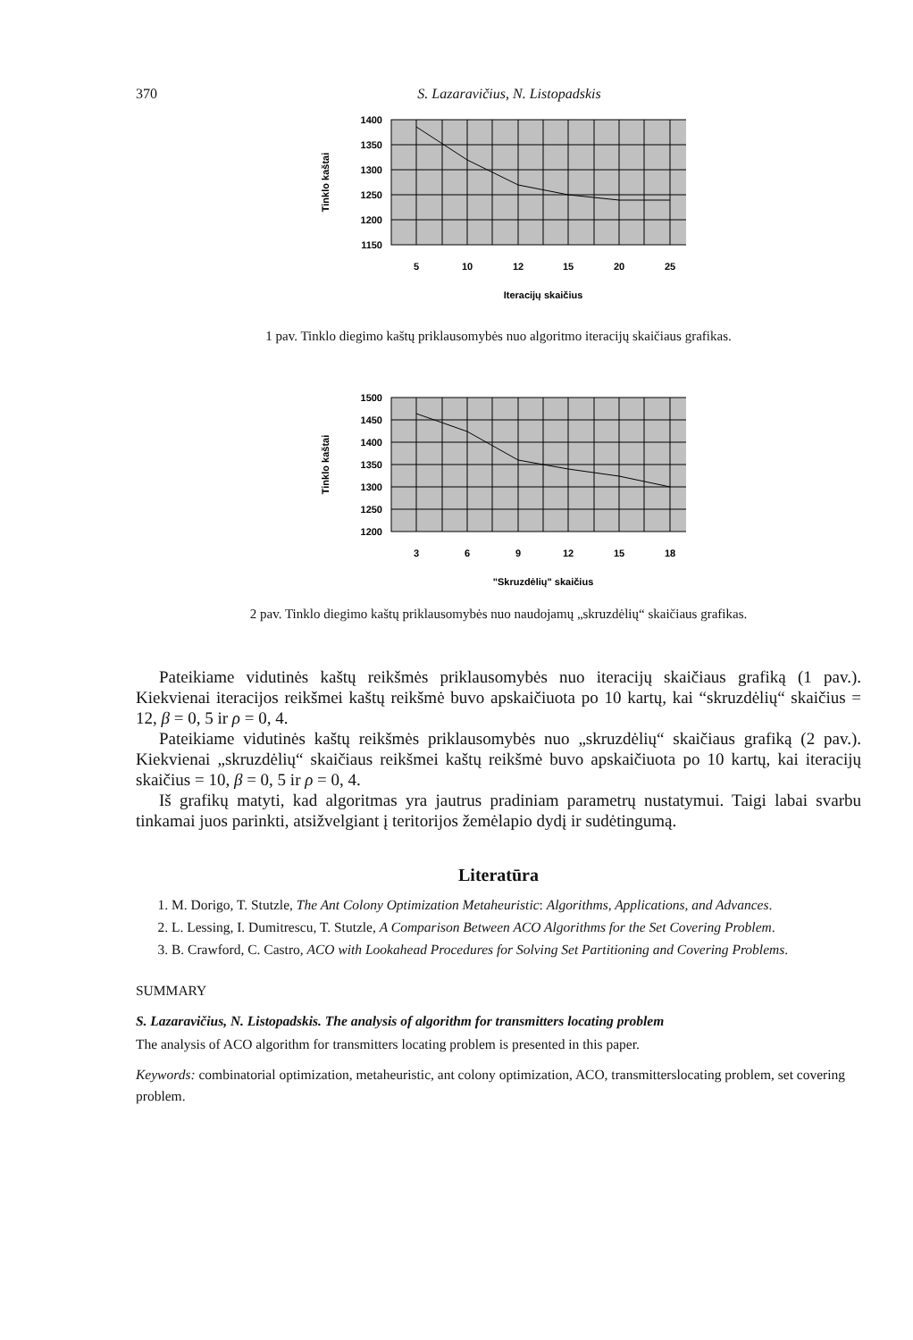370 S. Lazaravičius, N. Listopadskis
1400
1350
1300
1250
1200
1150
5
10
12
15
20
25
Iteracijų skaičius
Tinklo kaštai
1 pav. Tinklo diegimo kaštų priklausomybės nuo algoritmo iteracijų skaičiaus grafikas.
1500
1450
1400
1350
1300
1250
1200
3
6
9
12
15
18
"Skruzdėlių" skaičius
Tinklo kaštai
2 pav. Tinklo diegimo kaštų priklausomybės nuo naudojamų „skruzdėlių“ skaičiaus grafikas.
Pateikiame vidutinės kaštų reikšmės priklausomybės nuo iteracijų skaičiaus grafiką (1 pav.). Kiekvienai iteracijos reikšmei kaštų reikšmė buvo apskaičiuota po 10 kartų, kai “skruzdėlių“ skaičius = 12, β = 0, 5 ir ρ = 0, 4.
Pateikiame vidutinės kaštų reikšmės priklausomybės nuo „skruzdėlių“ skaičiaus grafiką (2 pav.). Kiekvienai „skruzdėlių“ skaičiaus reikšmei kaštų reikšmė buvo apskaičiuota po 10 kartų, kai iteracijų skaičius = 10, β = 0, 5 ir ρ = 0, 4.
Iš grafikų matyti, kad algoritmas yra jautrus pradiniam parametrų nustatymui. Taigi labai svarbu tinkamai juos parinkti, atsižvelgiant į teritorijos žemėlapio dydį ir sudėtingumą.
Literatūra
1. M. Dorigo, T. Stutzle, The Ant Colony Optimization Metaheuristic: Algorithms, Applications, and Advances.
2. L. Lessing, I. Dumitrescu, T. Stutzle, A Comparison Between ACO Algorithms for the Set Covering Problem.
3. B. Crawford, C. Castro, ACO with Lookahead Procedures for Solving Set Partitioning and Covering Problems.
SUMMARY
S. Lazaravičius, N. Listopadskis. The analysis of algorithm for transmitters locating problem
The analysis of ACO algorithm for transmitters locating problem is presented in this paper.
Keywords: combinatorial optimization, metaheuristic, ant colony optimization, ACO, transmitterslocating problem, set covering problem.